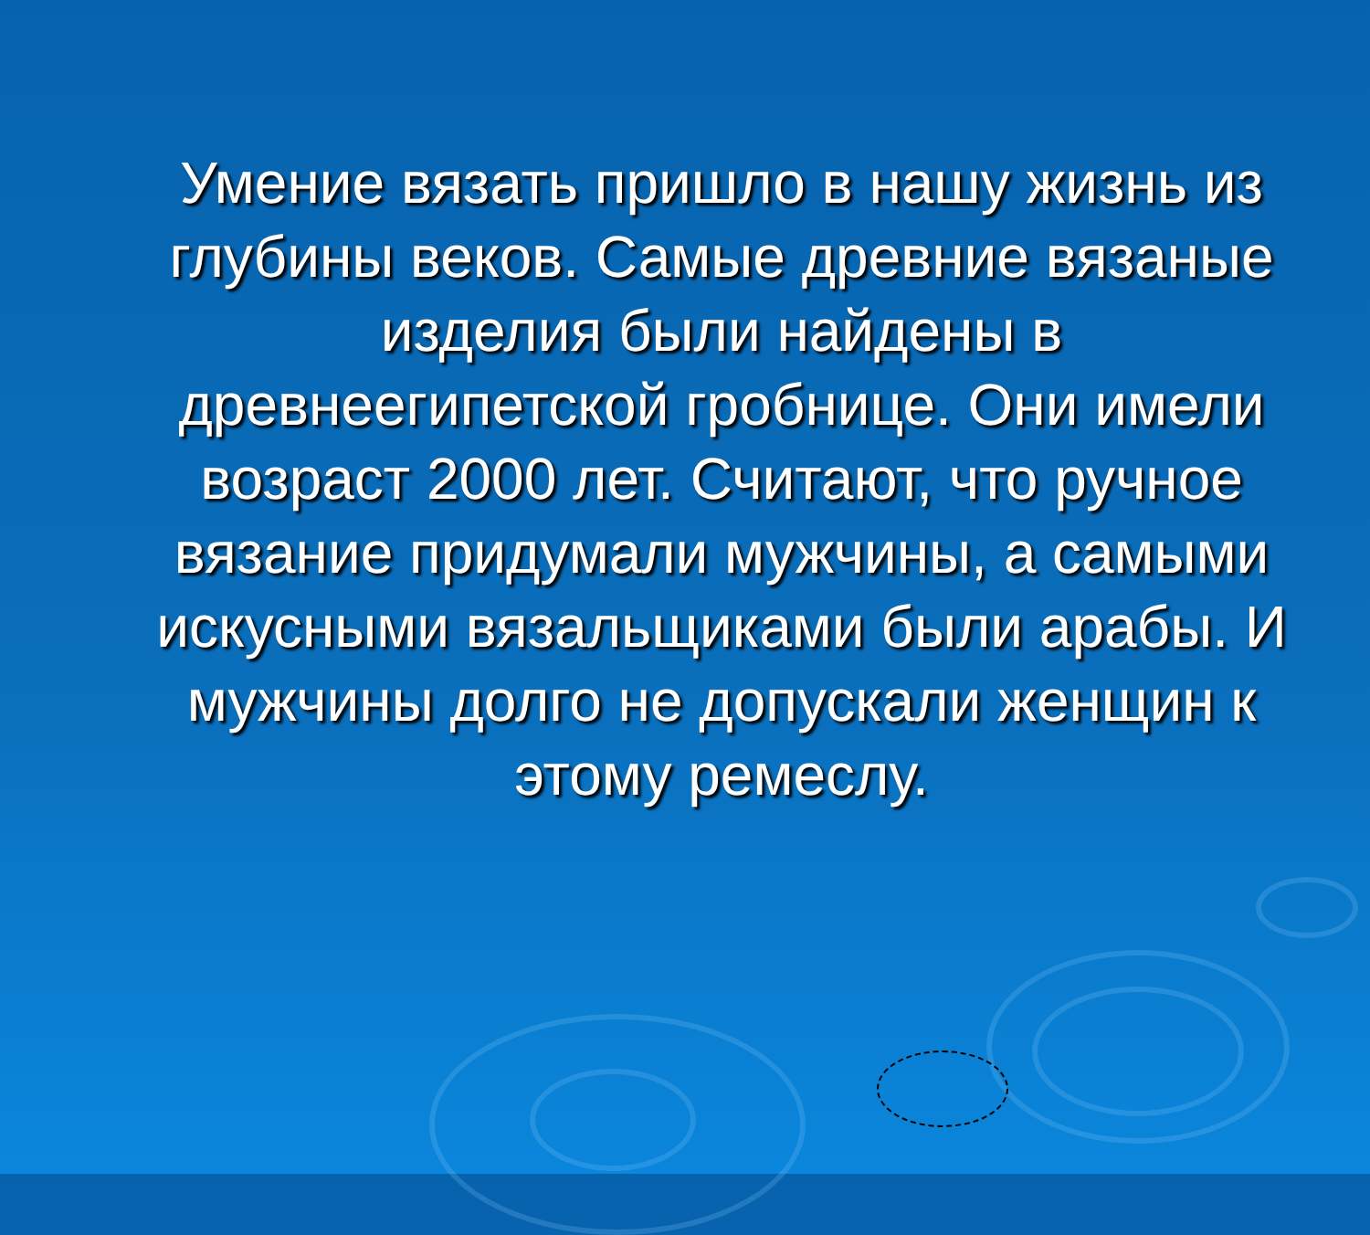Умение вязать пришло в нашу жизнь из глубины веков. Самые древние вязаные изделия были найдены в древнеегипетской гробнице. Они имели возраст 2000 лет. Считают, что ручное вязание придумали мужчины, а самыми искусными вязальщиками были арабы. И мужчины долго не допускали женщин к этому ремеслу.